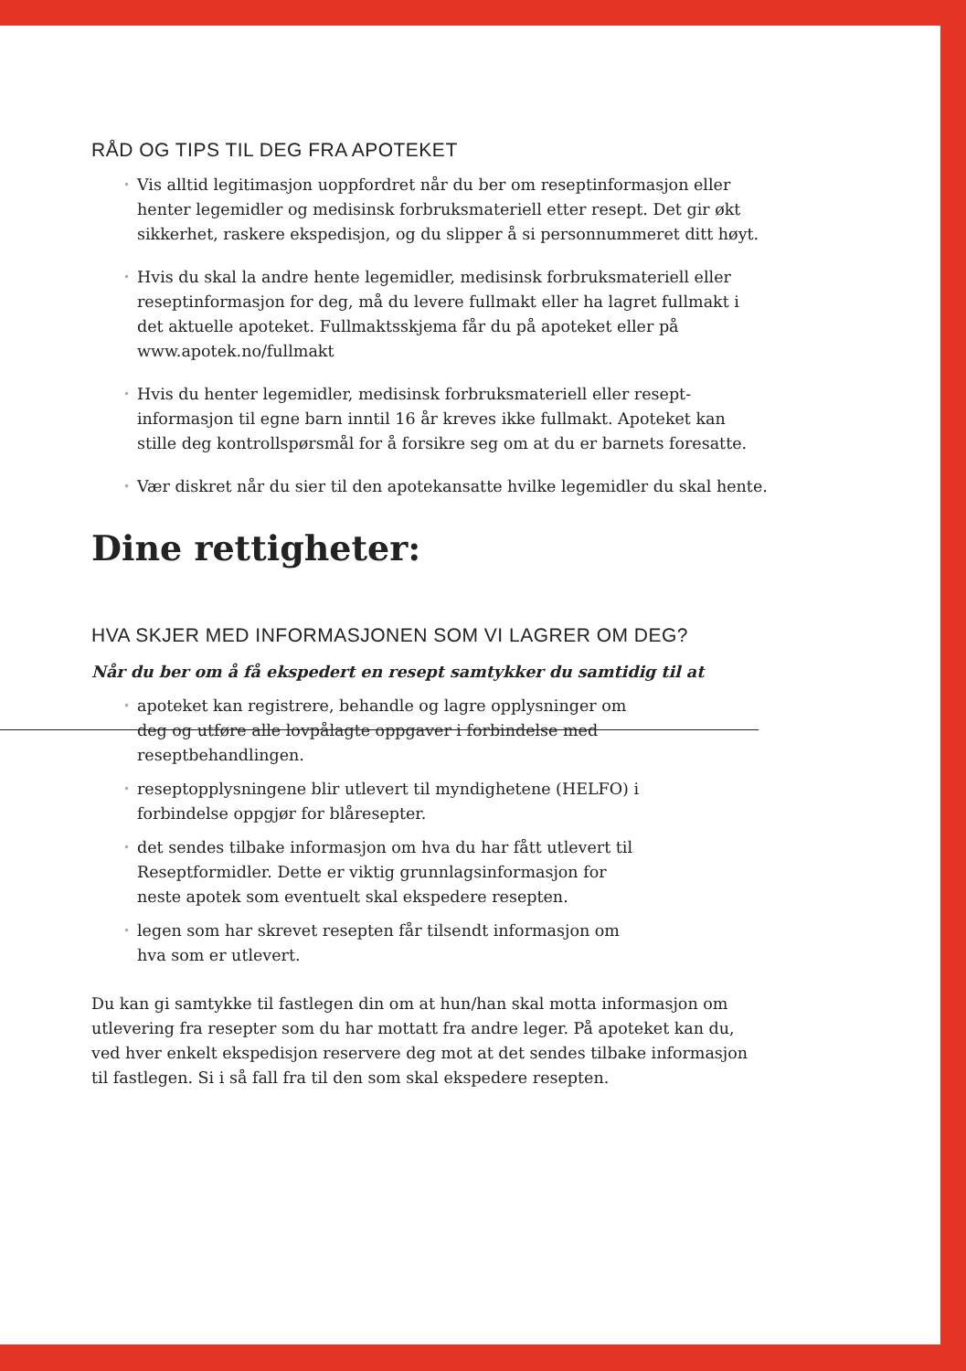RÅD OG TIPS TIL DEG FRA APOTEKET
• Vis alltid legitimasjon uoppfordret når du ber om reseptinformasjon eller henter legemidler og medisinsk forbruksmateriell etter resept. Det gir økt sikkerhet, raskere ekspedisjon, og du slipper å si person­nummeret ditt høyt.
• Hvis du skal la andre hente legemidler, medisinsk forbruksmateriell eller reseptinformasjon for deg, må du levere fullmakt eller ha lagret fullmakt i det aktuelle apoteket. Fullmaktsskjema får du på apoteket eller på www.apotek.no/fullmakt
• Hvis du henter legemidler, medisinsk forbruksmateriell eller resept­informasjon til egne barn inntil 16 år kreves ikke fullmakt. Apoteket kan stille deg kontrollspørsmål for å forsikre seg om at du er barnets foresatte.
• Vær diskret når du sier til den apotekansatte hvilke legemidler du skal hente.
Dine rettigheter:
HVA SKJER MED INFORMASJONEN SOM VI LAGRER OM DEG?
Når du ber om å få ekspedert en resept samtykker du samtidig til at
• apoteket kan registrere, behandle og lagre opplysninger om deg og utføre alle lovpålagte oppgaver i forbindelse med reseptbehandlingen.
• reseptopplysningene blir utlevert til myndighetene (HELFO) i forbindelse oppgjør for blåresepter.
• det sendes tilbake informasjon om hva du har fått utlevert til Reseptformidler. Dette er viktig grunnlagsinformasjon for neste apotek som eventuelt skal ekspedere resepten.
• legen som har skrevet resepten får tilsendt informasjon om hva som er utlevert.
Du kan gi samtykke til fastlegen din om at hun/han skal motta informasjon om utlevering fra resepter som du har mottatt fra andre leger. På apoteket kan du, ved hver enkelt ekspedisjon reservere deg mot at det sendes tilbake informasjon til fastlegen. Si i så fall fra til den som skal ekspedere resepten.